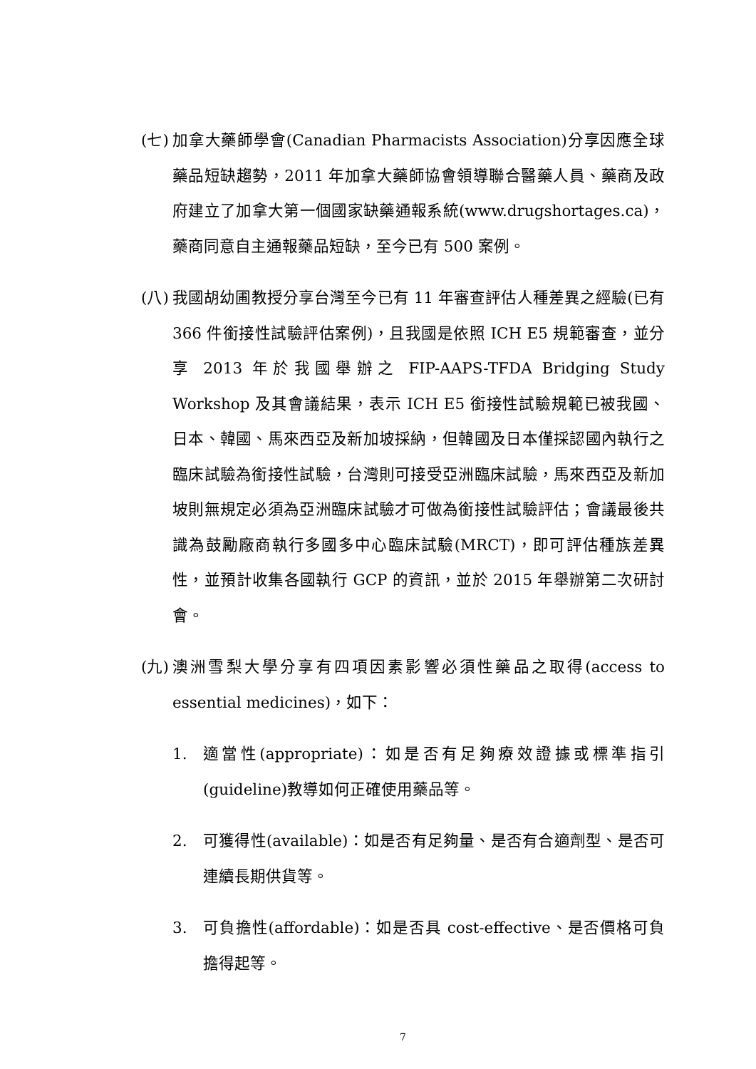(七)
加拿大藥師學會(Canadian Pharmacists Association)分享因應全球藥品短缺趨勢，2011 年加拿大藥師協會領導聯合醫藥人員、藥商及政府建立了加拿大第一個國家缺藥通報系統(www.drugshortages.ca)，藥商同意自主通報藥品短缺，至今已有 500 案例。
(八)
我國胡幼圃教授分享台灣至今已有 11 年審查評估人種差異之經驗(已有 366 件銜接性試驗評估案例)，且我國是依照 ICH E5 規範審查，並分享 2013 年於我國舉辦之 FIP-AAPS-TFDA Bridging Study Workshop 及其會議結果，表示 ICH E5 銜接性試驗規範已被我國、日本、韓國、馬來西亞及新加坡採納，但韓國及日本僅採認國內執行之臨床試驗為銜接性試驗，台灣則可接受亞洲臨床試驗，馬來西亞及新加坡則無規定必須為亞洲臨床試驗才可做為銜接性試驗評估；會議最後共識為鼓勵廠商執行多國多中心臨床試驗(MRCT)，即可評估種族差異性，並預計收集各國執行 GCP 的資訊，並於 2015 年舉辦第二次研討會。
(九)
澳洲雪梨大學分享有四項因素影響必須性藥品之取得(access to essential medicines)，如下：
1. 適當性(appropriate)：如是否有足夠療效證據或標準指引(guideline)教導如何正確使用藥品等。
2. 可獲得性(available)：如是否有足夠量、是否有合適劑型、是否可連續長期供貨等。
3. 可負擔性(affordable)：如是否具 cost-effective、是否價格可負擔得起等。
7